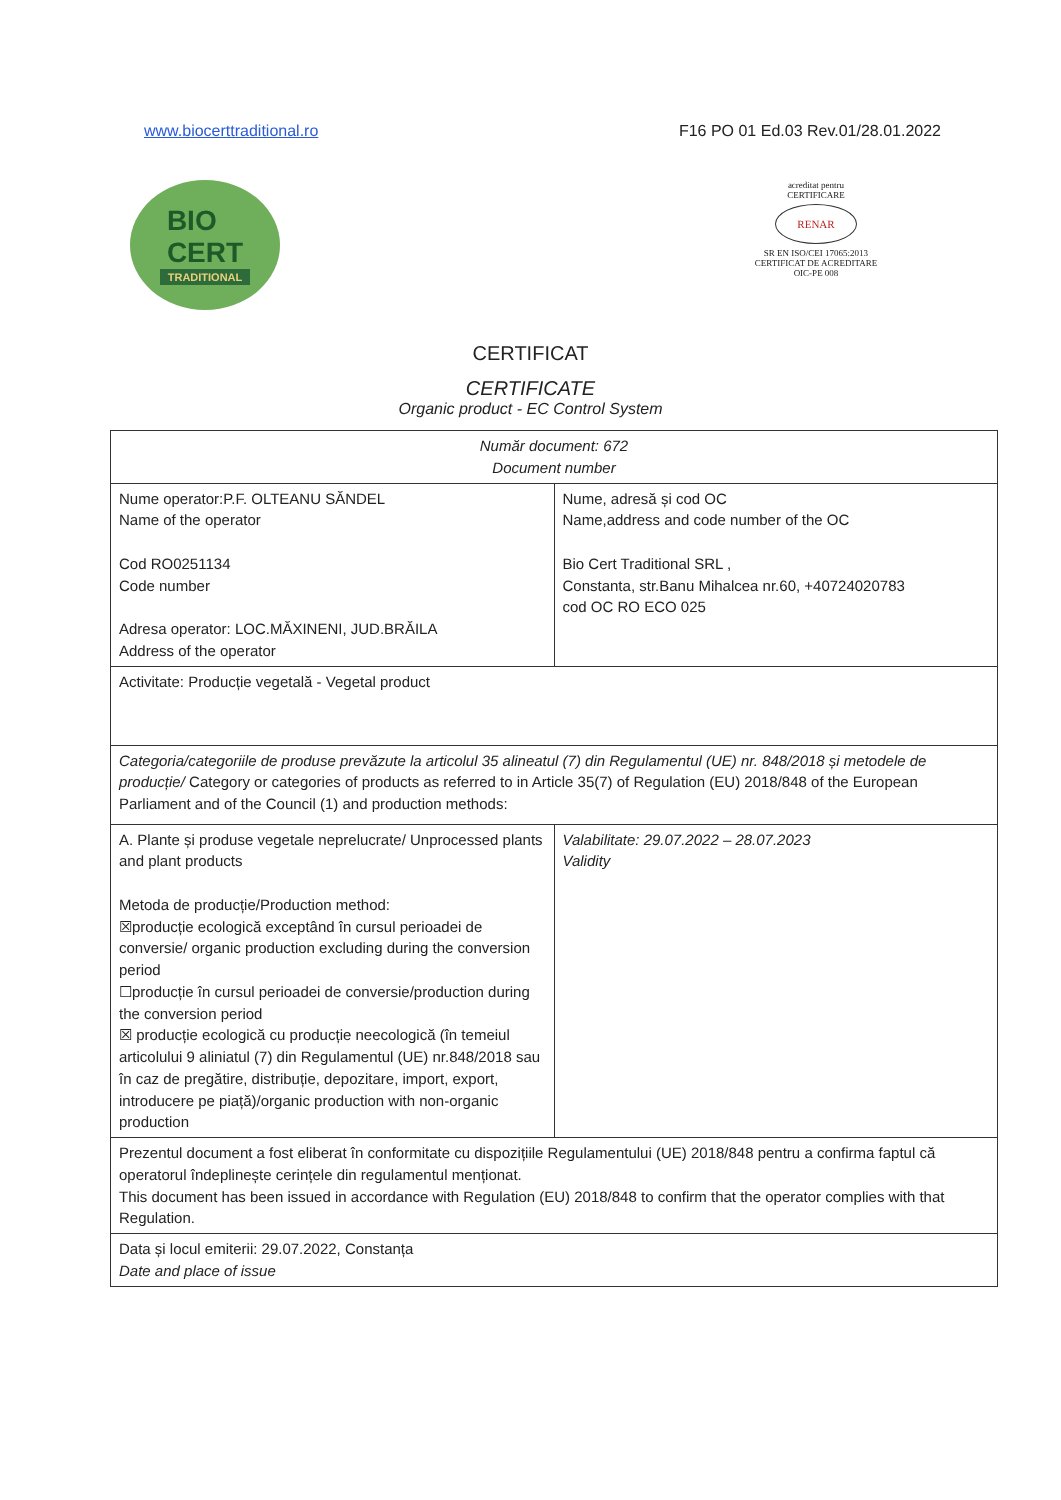www.biocerttraditional.ro F16 PO 01 Ed.03 Rev.01/28.01.2022
BIO
CERT
TRADITIONAL
acreditat pentru
CERTIFICARE
RENAR
SR EN ISO/CEI 17065:2013
CERTIFICAT DE ACREDITARE
OIC-PE 008
CERTIFICAT
CERTIFICATE
Organic product - EC Control System
| Număr document: 672 Document number | |
| Nume operator:P.F. OLTEANU SĂNDEL Name of the operator Cod RO0251134 Code number Adresa operator: LOC.MĂXINENI, JUD.BRĂILA Address of the operator | Nume, adresă și cod OC Name,address and code number of the OC Bio Cert Traditional SRL , Constanta, str.Banu Mihalcea nr.60, +40724020783 cod OC RO ECO 025 |
| Activitate: Producție vegetală - Vegetal product | |
| Categoria/categoriile de produse prevăzute la articolul 35 alineatul (7) din Regulamentul (UE) nr. 848/2018 și metodele de producție/ Category or categories of products as referred to in Article 35(7) of Regulation (EU) 2018/848 of the European Parliament and of the Council (1) and production methods: | |
| A. Plante și produse vegetale neprelucrate/ Unprocessed plants and plant products Metoda de producție/Production method: ☒producție ecologică exceptând în cursul perioadei de conversie/ organic production excluding during the conversion period ☐producție în cursul perioadei de conversie/production during the conversion period ☒ producție ecologică cu producție neecologică (în temeiul articolului 9 aliniatul (7) din Regulamentul (UE) nr.848/2018 sau în caz de pregătire, distribuție, depozitare, import, export, introducere pe piață)/organic production with non-organic production | Valabilitate: 29.07.2022 – 28.07.2023 Validity |
| Prezentul document a fost eliberat în conformitate cu dispozițiile Regulamentului (UE) 2018/848 pentru a confirma faptul că operatorul îndeplinește cerințele din regulamentul menționat. This document has been issued in accordance with Regulation (EU) 2018/848 to confirm that the operator complies with that Regulation. | |
| Data și locul emiterii: 29.07.2022, Constanța Date and place of issue | |